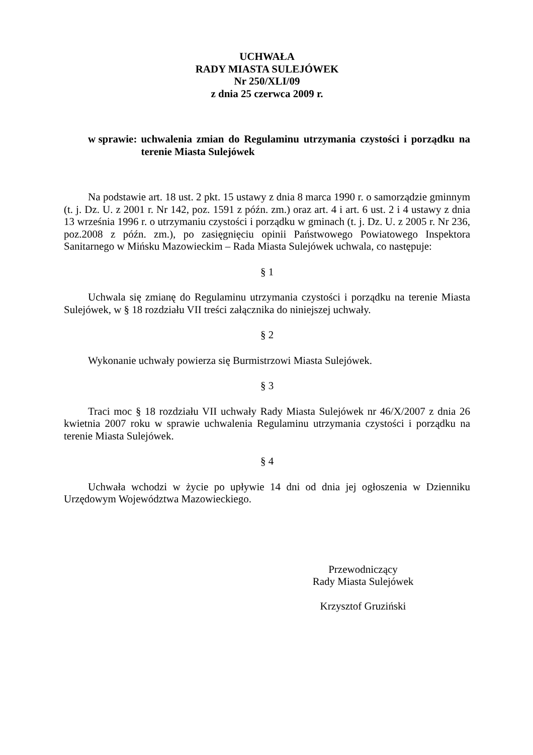UCHWAŁA
RADY MIASTA SULEJÓWEK
Nr 250/XLI/09
z dnia 25 czerwca 2009 r.
w sprawie: uchwalenia zmian do Regulaminu utrzymania czystości i porządku na terenie Miasta Sulejówek
Na podstawie art. 18 ust. 2 pkt. 15 ustawy z dnia 8 marca 1990 r. o samorządzie gminnym (t. j. Dz. U. z 2001 r. Nr 142, poz. 1591 z późn. zm.) oraz art. 4 i art. 6 ust. 2 i 4 ustawy z dnia 13 września 1996 r. o utrzymaniu czystości i porządku w gminach (t. j. Dz. U. z 2005 r. Nr 236, poz.2008 z późn. zm.), po zasięgnięciu opinii Państwowego Powiatowego Inspektora Sanitarnego w Mińsku Mazowieckim – Rada Miasta Sulejówek uchwala, co następuje:
§ 1
Uchwala się zmianę do Regulaminu utrzymania czystości i porządku na terenie Miasta Sulejówek, w § 18 rozdziału VII treści załącznika do niniejszej uchwały.
§ 2
Wykonanie uchwały powierza się Burmistrzowi Miasta Sulejówek.
§ 3
Traci moc § 18 rozdziału VII uchwały Rady Miasta Sulejówek nr 46/X/2007 z dnia 26 kwietnia 2007 roku w sprawie uchwalenia Regulaminu utrzymania czystości i porządku na terenie Miasta Sulejówek.
§ 4
Uchwała wchodzi w życie po upływie 14 dni od dnia jej ogłoszenia w Dzienniku Urzędowym Województwa Mazowieckiego.
Przewodniczący
Rady Miasta Sulejówek
Krzysztof Gruziński